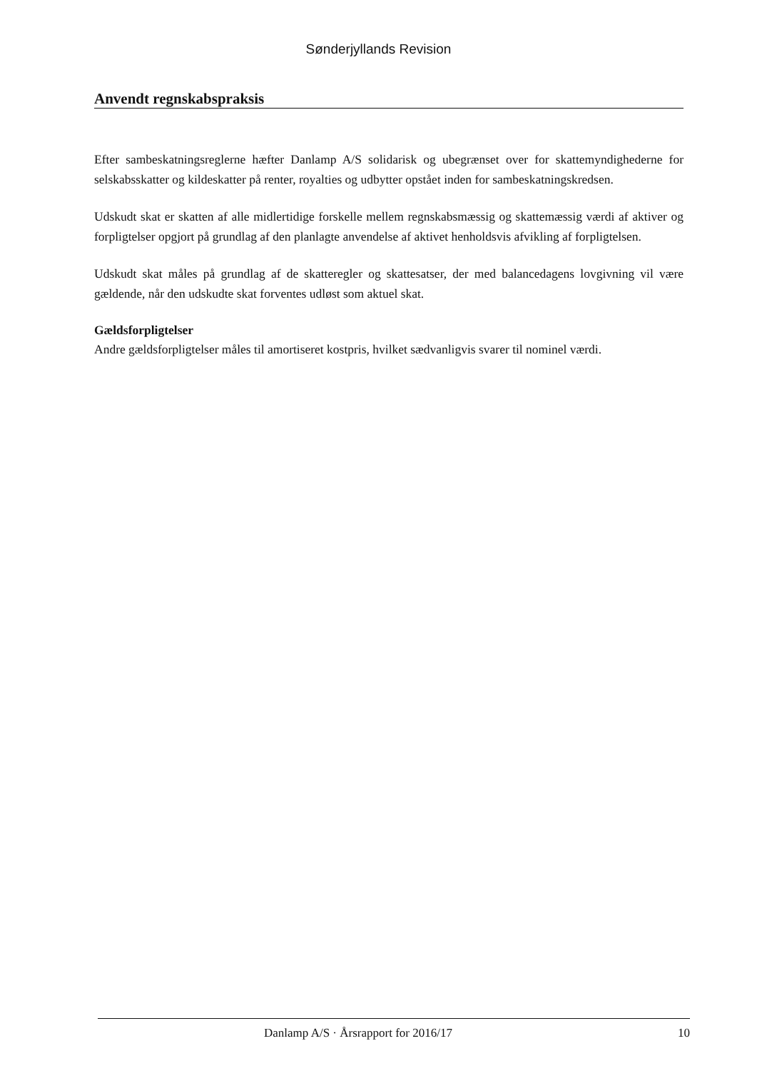Sønderjyllands Revision
Anvendt regnskabspraksis
Efter sambeskatningsreglerne hæfter Danlamp A/S solidarisk og ubegrænset over for skattemyndighederne for selskabsskatter og kildeskatter på renter, royalties og udbytter opstået inden for sambeskatningskredsen.
Udskudt skat er skatten af alle midlertidige forskelle mellem regnskabsmæssig og skattemæssig værdi af aktiver og forpligtelser opgjort på grundlag af den planlagte anvendelse af aktivet henholdsvis afvikling af forpligtelsen.
Udskudt skat måles på grundlag af de skatteregler og skattesatser, der med balancedagens lovgivning vil være gældende, når den udskudte skat forventes udløst som aktuel skat.
Gældsforpligtelser
Andre gældsforpligtelser måles til amortiseret kostpris, hvilket sædvanligvis svarer til nominel værdi.
Danlamp A/S · Årsrapport for 2016/17 10